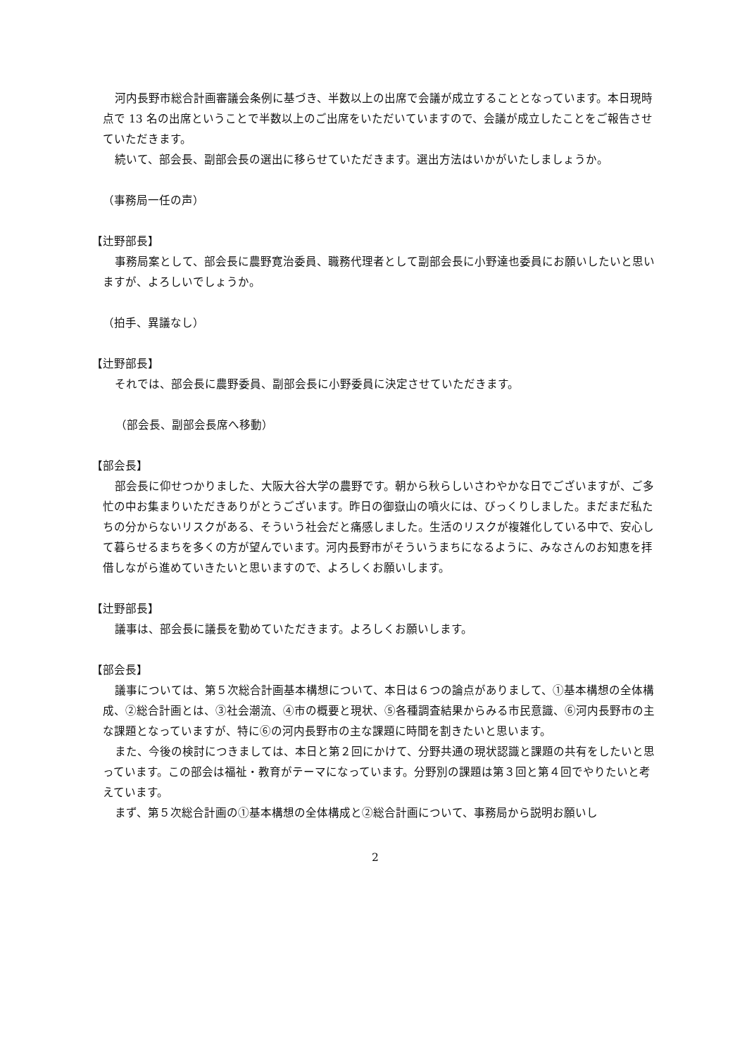河内長野市総合計画審議会条例に基づき、半数以上の出席で会議が成立することとなっています。本日現時点で 13 名の出席ということで半数以上のご出席をいただいていますので、会議が成立したことをご報告させていただきます。
続いて、部会長、副部会長の選出に移らせていただきます。選出方法はいかがいたしましょうか。
（事務局一任の声）
【辻野部長】
事務局案として、部会長に農野寛治委員、職務代理者として副部会長に小野達也委員にお願いしたいと思いますが、よろしいでしょうか。
（拍手、異議なし）
【辻野部長】
それでは、部会長に農野委員、副部会長に小野委員に決定させていただきます。
（部会長、副部会長席へ移動）
【部会長】
部会長に仰せつかりました、大阪大谷大学の農野です。朝から秋らしいさわやかな日でございますが、ご多忙の中お集まりいただきありがとうございます。昨日の御嶽山の噴火には、びっくりしました。まだまだ私たちの分からないリスクがある、そういう社会だと痛感しました。生活のリスクが複雑化している中で、安心して暮らせるまちを多くの方が望んでいます。河内長野市がそういうまちになるように、みなさんのお知恵を拝借しながら進めていきたいと思いますので、よろしくお願いします。
【辻野部長】
議事は、部会長に議長を勤めていただきます。よろしくお願いします。
【部会長】
議事については、第５次総合計画基本構想について、本日は６つの論点がありまして、①基本構想の全体構成、②総合計画とは、③社会潮流、④市の概要と現状、⑤各種調査結果からみる市民意識、⑥河内長野市の主な課題となっていますが、特に⑥の河内長野市の主な課題に時間を割きたいと思います。
また、今後の検討につきましては、本日と第２回にかけて、分野共通の現状認識と課題の共有をしたいと思っています。この部会は福祉・教育がテーマになっています。分野別の課題は第３回と第４回でやりたいと考えています。
まず、第５次総合計画の①基本構想の全体構成と②総合計画について、事務局から説明お願いし
2